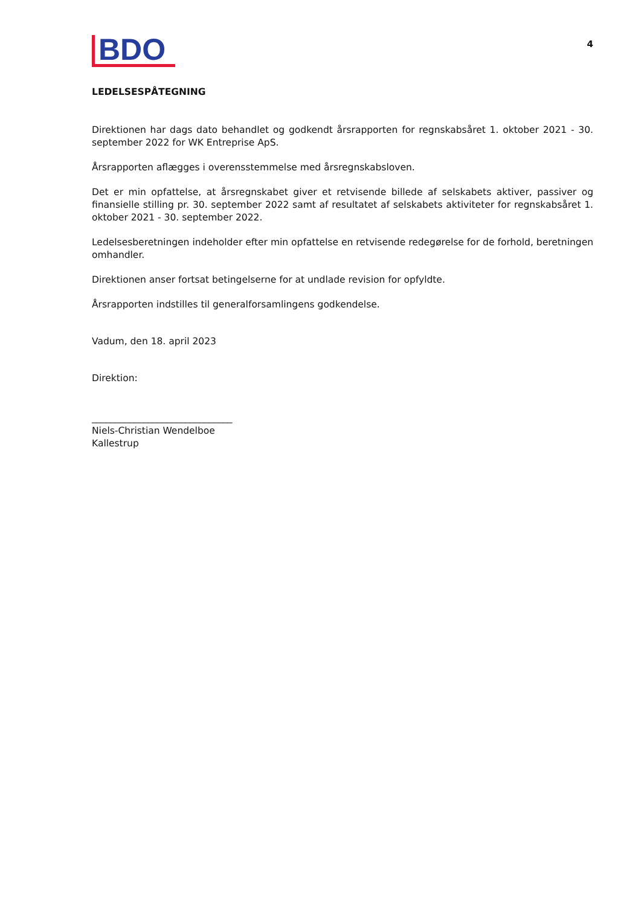BDO
4
LEDELSESPÅTEGNING
Direktionen har dags dato behandlet og godkendt årsrapporten for regnskabsåret 1. oktober 2021 - 30. september 2022 for WK Entreprise ApS.
Årsrapporten aflægges i overensstemmelse med årsregnskabsloven.
Det er min opfattelse, at årsregnskabet giver et retvisende billede af selskabets aktiver, passiver og finansielle stilling pr. 30. september 2022 samt af resultatet af selskabets aktiviteter for regnskabsåret 1. oktober 2021 - 30. september 2022.
Ledelsesberetningen indeholder efter min opfattelse en retvisende redegørelse for de forhold, beretningen omhandler.
Direktionen anser fortsat betingelserne for at undlade revision for opfyldte.
Årsrapporten indstilles til generalforsamlingens godkendelse.
Vadum, den 18. april 2023
Direktion:
______________________________
Niels-Christian Wendelboe
Kallestrup